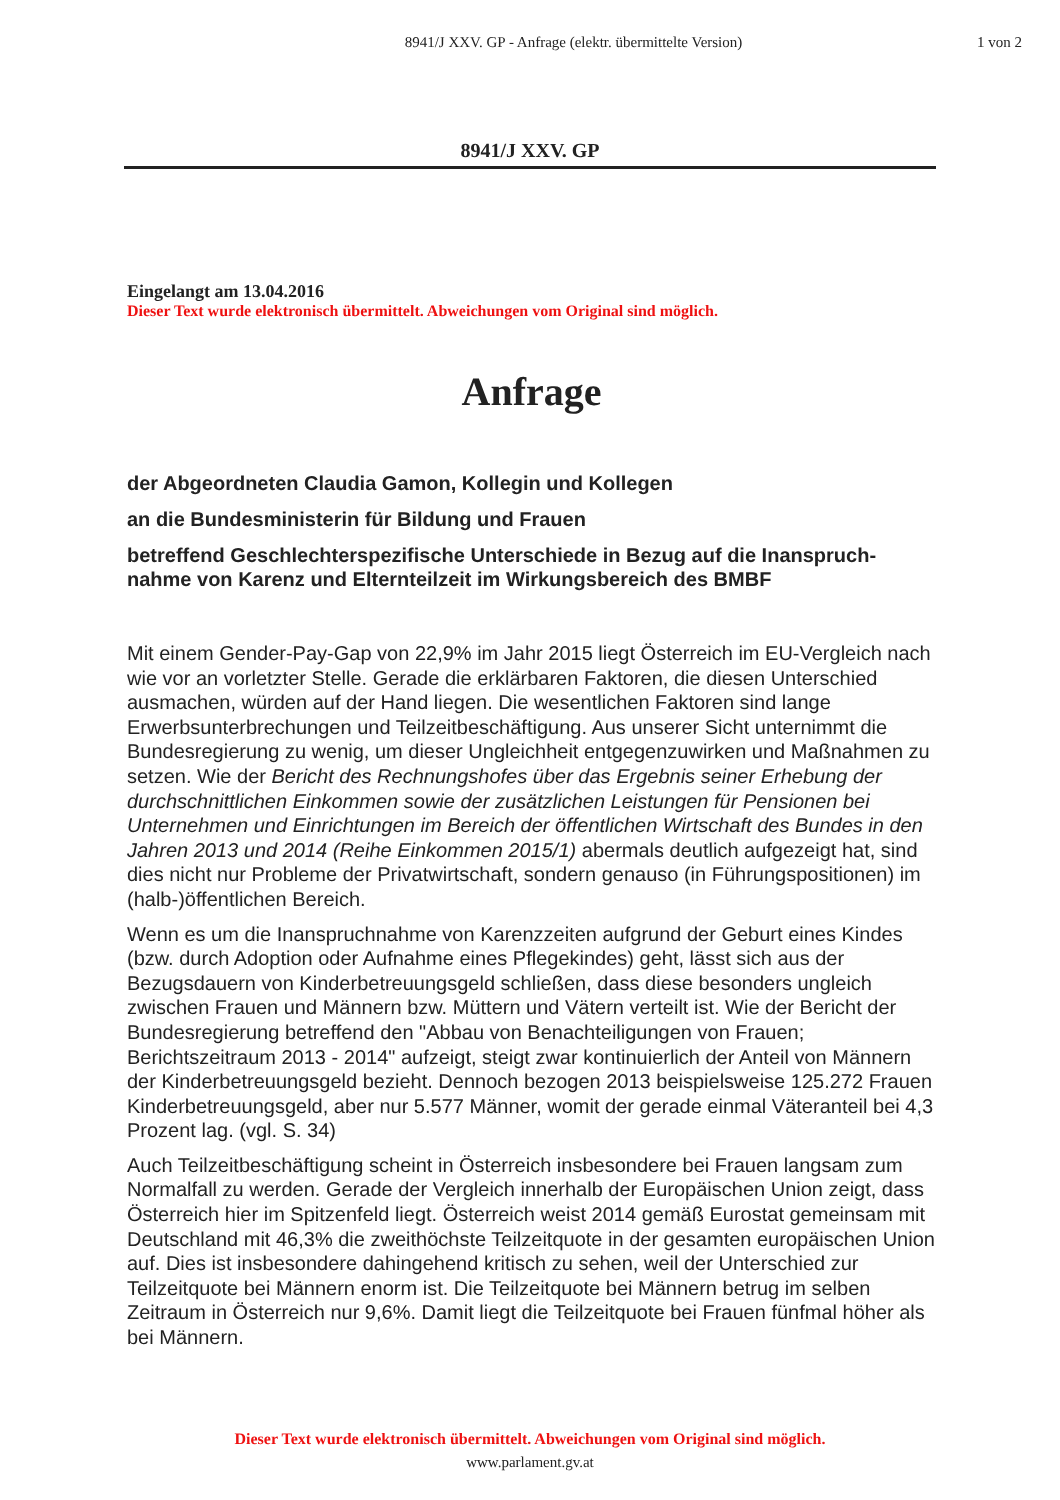8941/J XXV. GP - Anfrage (elektr. übermittelte Version)
1 von 2
8941/J XXV. GP
Eingelangt am 13.04.2016
Dieser Text wurde elektronisch übermittelt. Abweichungen vom Original sind möglich.
Anfrage
der Abgeordneten Claudia Gamon, Kollegin und Kollegen
an die Bundesministerin für Bildung und Frauen
betreffend Geschlechterspezifische Unterschiede in Bezug auf die Inanspruch-nahme von Karenz und Elternteilzeit im Wirkungsbereich des BMBF
Mit einem Gender-Pay-Gap von 22,9% im Jahr 2015 liegt Österreich im EU-Vergleich nach wie vor an vorletzter Stelle. Gerade die erklärbaren Faktoren, die diesen Unterschied ausmachen, würden auf der Hand liegen. Die wesentlichen Faktoren sind lange Erwerbsunterbrechungen und Teilzeitbeschäftigung. Aus unserer Sicht unternimmt die Bundesregierung zu wenig, um dieser Ungleichheit entgegenzuwirken und Maßnahmen zu setzen. Wie der Bericht des Rechnungshofes über das Ergebnis seiner Erhebung der durchschnittlichen Einkommen sowie der zusätzlichen Leistungen für Pensionen bei Unternehmen und Einrichtungen im Bereich der öffentlichen Wirtschaft des Bundes in den Jahren 2013 und 2014 (Reihe Einkommen 2015/1) abermals deutlich aufgezeigt hat, sind dies nicht nur Probleme der Privatwirtschaft, sondern genauso (in Führungspositionen) im (halb-)öffentlichen Bereich.
Wenn es um die Inanspruchnahme von Karenzzeiten aufgrund der Geburt eines Kindes (bzw. durch Adoption oder Aufnahme eines Pflegekindes) geht, lässt sich aus der Bezugsdauern von Kinderbetreuungsgeld schließen, dass diese besonders ungleich zwischen Frauen und Männern bzw. Müttern und Vätern verteilt ist. Wie der Bericht der Bundesregierung betreffend den "Abbau von Benachteiligungen von Frauen; Berichtszeitraum 2013 - 2014" aufzeigt, steigt zwar kontinuierlich der Anteil von Männern der Kinderbetreuungsgeld bezieht. Dennoch bezogen 2013 beispielsweise 125.272 Frauen Kinderbetreuungsgeld, aber nur 5.577 Männer, womit der gerade einmal Väteranteil bei 4,3 Prozent lag. (vgl. S. 34)
Auch Teilzeitbeschäftigung scheint in Österreich insbesondere bei Frauen langsam zum Normalfall zu werden. Gerade der Vergleich innerhalb der Europäischen Union zeigt, dass Österreich hier im Spitzenfeld liegt. Österreich weist 2014 gemäß Eurostat gemeinsam mit Deutschland mit 46,3% die zweithöchste Teilzeitquote in der gesamten europäischen Union auf. Dies ist insbesondere dahingehend kritisch zu sehen, weil der Unterschied zur Teilzeitquote bei Männern enorm ist. Die Teilzeitquote bei Männern betrug im selben Zeitraum in Österreich nur 9,6%. Damit liegt die Teilzeitquote bei Frauen fünfmal höher als bei Männern.
Dieser Text wurde elektronisch übermittelt. Abweichungen vom Original sind möglich.
www.parlament.gv.at